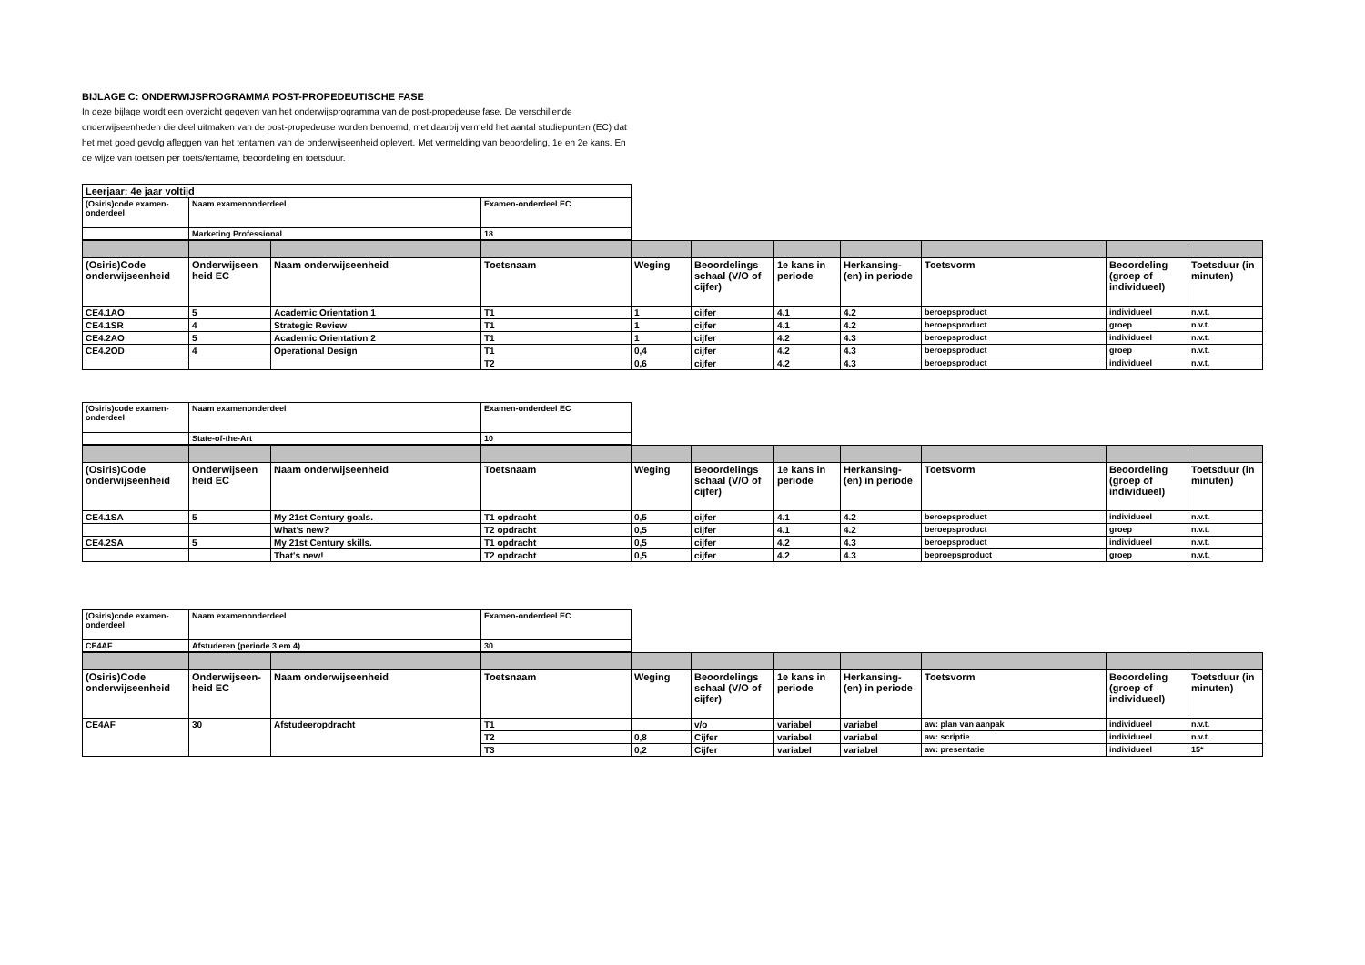BIJLAGE C: ONDERWIJSPROGRAMMA POST-PROPEDEUTISCHE FASE
In deze bijlage wordt een overzicht gegeven van het onderwijsprogramma van de post-propedeuse fase. De verschillende onderwijseenheden die deel uitmaken van de post-propedeuse worden benoemd, met daarbij vermeld het aantal studiepunten (EC) dat het met goed gevolg afleggen van het tentamen van de onderwijseenheid oplevert. Met vermelding van beoordeling, 1e en 2e kans. En de wijze van toetsen per toets/tentame, beoordeling en toetsduur.
| Leerjaar: 4e jaar voltijd | | |
| (Osiris)code examen-onderdeel | Naam examenonderdeel | Examen-onderdeel EC |
| | Marketing Professional | 18 |
| (Osiris)Code onderwijseenheid | Onderwijseen heid EC | Naam onderwijseenheid | Toetsnaam | Weging | Beoordelings schaal (V/O of cijfer) | 1e kans in periode | Herkansing-(en) in periode | Toetsvorm | Beoordeling (groep of individueel) | Toetsduur (in minuten) |
| --- | --- | --- | --- | --- | --- | --- | --- | --- | --- | --- |
| CE4.1AO | 5 | Academic Orientation 1 | T1 | 1 | cijfer | 4.1 | 4.2 | beroepsproduct | individueel | n.v.t. |
| CE4.1SR | 4 | Strategic Review | T1 | 1 | cijfer | 4.1 | 4.2 | beroepsproduct | groep | n.v.t. |
| CE4.2AO | 5 | Academic Orientation 2 | T1 | 1 | cijfer | 4.2 | 4.3 | beroepsproduct | individueel | n.v.t. |
| CE4.2OD | 4 | Operational Design | T1 | 0,4 | cijfer | 4.2 | 4.3 | beroepsproduct | groep | n.v.t. |
| | | | T2 | 0,6 | cijfer | 4.2 | 4.3 | beroepsproduct | individueel | n.v.t. |
| (Osiris)code examen-onderdeel | Naam examenonderdeel | Examen-onderdeel EC |
| | State-of-the-Art | 10 |
| (Osiris)Code onderwijseenheid | Onderwijseen heid EC | Naam onderwijseenheid | Toetsnaam | Weging | Beoordelings schaal (V/O of cijfer) | 1e kans in periode | Herkansing-(en) in periode | Toetsvorm | Beoordeling (groep of individueel) | Toetsduur (in minuten) |
| --- | --- | --- | --- | --- | --- | --- | --- | --- | --- | --- |
| CE4.1SA | 5 | My 21st Century goals. | T1 opdracht | 0,5 | cijfer | 4.1 | 4.2 | beroepsproduct | individueel | n.v.t. |
| | | What's new? | T2 opdracht | 0,5 | cijfer | 4.1 | 4.2 | beroepsproduct | groep | n.v.t. |
| CE4.2SA | 5 | My 21st Century skills. | T1 opdracht | 0,5 | cijfer | 4.2 | 4.3 | beroepsproduct | individueel | n.v.t. |
| | | That's new! | T2 opdracht | 0,5 | cijfer | 4.2 | 4.3 | beproepsproduct | groep | n.v.t. |
| (Osiris)code examen-onderdeel | Naam examenonderdeel | Examen-onderdeel EC |
| CE4AF | Afstuderen (periode 3 em 4) | 30 |
| (Osiris)Code onderwijseenheid | Onderwijseen-heid EC | Naam onderwijseenheid | Toetsnaam | Weging | Beoordelings schaal (V/O of cijfer) | 1e kans in periode | Herkansing-(en) in periode | Toetsvorm | Beoordeling (groep of individueel) | Toetsduur (in minuten) |
| --- | --- | --- | --- | --- | --- | --- | --- | --- | --- | --- |
| CE4AF | 30 | Afstudeeropdracht | T1 | | v/o | variabel | variabel | aw: plan van aanpak | individueel | n.v.t. |
| | | | T2 | 0,8 | Cijfer | variabel | variabel | aw: scriptie | individueel | n.v.t. |
| | | | T3 | 0,2 | Cijfer | variabel | variabel | aw: presentatie | individueel | 15* |